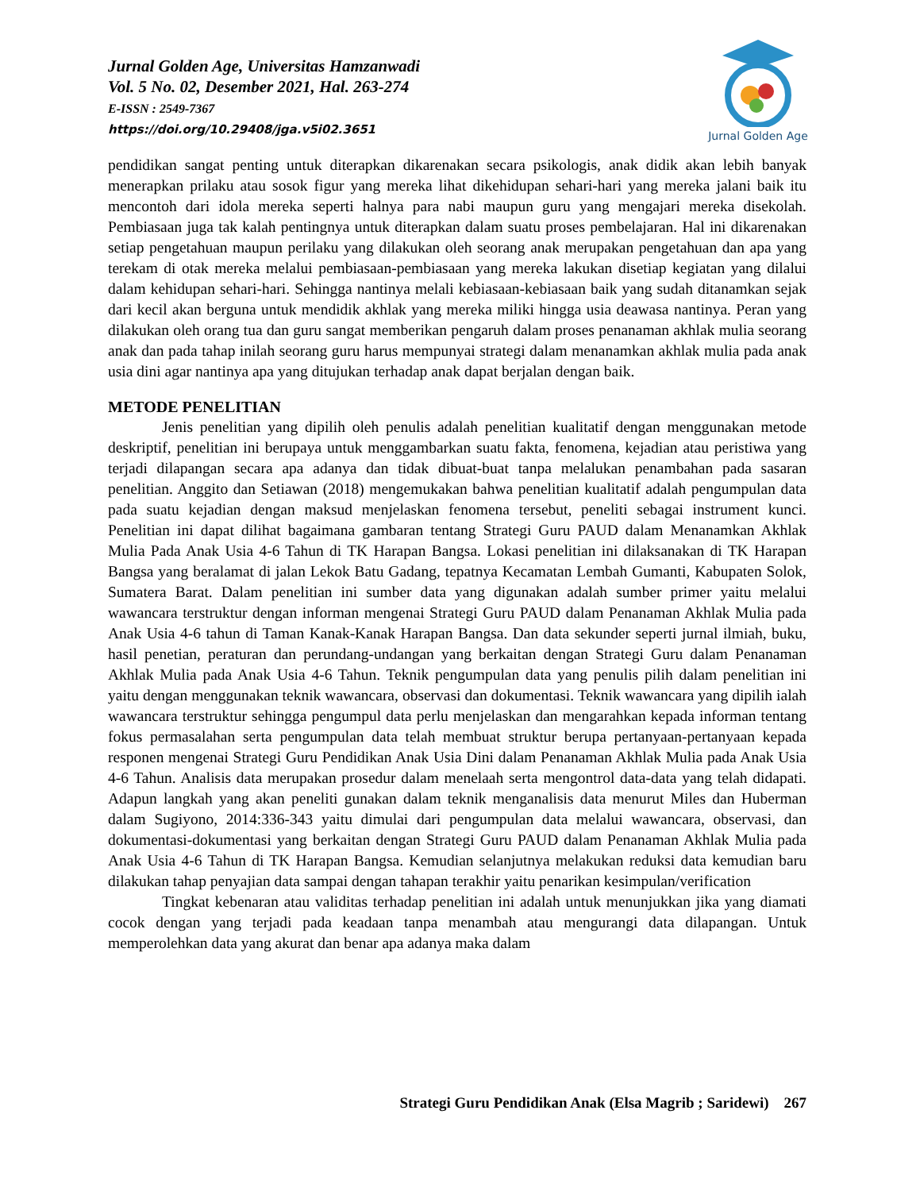Jurnal Golden Age, Universitas Hamzanwadi
Vol. 5 No. 02, Desember 2021, Hal. 263-274
E-ISSN : 2549-7367
https://doi.org/10.29408/jga.v5i02.3651
Jurnal Golden Age
pendidikan sangat penting untuk diterapkan dikarenakan secara psikologis, anak didik akan lebih banyak menerapkan prilaku atau sosok figur yang mereka lihat dikehidupan sehari-hari yang mereka jalani baik itu mencontoh dari idola mereka seperti halnya para nabi maupun guru yang mengajari mereka disekolah. Pembiasaan juga tak kalah pentingnya untuk diterapkan dalam suatu proses pembelajaran. Hal ini dikarenakan setiap pengetahuan maupun perilaku yang dilakukan oleh seorang anak merupakan pengetahuan dan apa yang terekam di otak mereka melalui pembiasaan-pembiasaan yang mereka lakukan disetiap kegiatan yang dilalui dalam kehidupan sehari-hari. Sehingga nantinya melali kebiasaan-kebiasaan baik yang sudah ditanamkan sejak dari kecil akan berguna untuk mendidik akhlak yang mereka miliki hingga usia deawasa nantinya. Peran yang dilakukan oleh orang tua dan guru sangat memberikan pengaruh dalam proses penanaman akhlak mulia seorang anak dan pada tahap inilah seorang guru harus mempunyai strategi dalam menanamkan akhlak mulia pada anak usia dini agar nantinya apa yang ditujukan terhadap anak dapat berjalan dengan baik.
METODE PENELITIAN
Jenis penelitian yang dipilih oleh penulis adalah penelitian kualitatif dengan menggunakan metode deskriptif, penelitian ini berupaya untuk menggambarkan suatu fakta, fenomena, kejadian atau peristiwa yang terjadi dilapangan secara apa adanya dan tidak dibuat-buat tanpa melalukan penambahan pada sasaran penelitian. Anggito dan Setiawan (2018) mengemukakan bahwa penelitian kualitatif adalah pengumpulan data pada suatu kejadian dengan maksud menjelaskan fenomena tersebut, peneliti sebagai instrument kunci. Penelitian ini dapat dilihat bagaimana gambaran tentang Strategi Guru PAUD dalam Menanamkan Akhlak Mulia Pada Anak Usia 4-6 Tahun di TK Harapan Bangsa. Lokasi penelitian ini dilaksanakan di TK Harapan Bangsa yang beralamat di jalan Lekok Batu Gadang, tepatnya Kecamatan Lembah Gumanti, Kabupaten Solok, Sumatera Barat. Dalam penelitian ini sumber data yang digunakan adalah sumber primer yaitu melalui wawancara terstruktur dengan informan mengenai Strategi Guru PAUD dalam Penanaman Akhlak Mulia pada Anak Usia 4-6 tahun di Taman Kanak-Kanak Harapan Bangsa. Dan data sekunder seperti jurnal ilmiah, buku, hasil penetian, peraturan dan perundang-undangan yang berkaitan dengan Strategi Guru dalam Penanaman Akhlak Mulia pada Anak Usia 4-6 Tahun. Teknik pengumpulan data yang penulis pilih dalam penelitian ini yaitu dengan menggunakan teknik wawancara, observasi dan dokumentasi. Teknik wawancara yang dipilih ialah wawancara terstruktur sehingga pengumpul data perlu menjelaskan dan mengarahkan kepada informan tentang fokus permasalahan serta pengumpulan data telah membuat struktur berupa pertanyaan-pertanyaan kepada responen mengenai Strategi Guru Pendidikan Anak Usia Dini dalam Penanaman Akhlak Mulia pada Anak Usia 4-6 Tahun. Analisis data merupakan prosedur dalam menelaah serta mengontrol data-data yang telah didapati. Adapun langkah yang akan peneliti gunakan dalam teknik menganalisis data menurut Miles dan Huberman dalam Sugiyono, 2014:336-343 yaitu dimulai dari pengumpulan data melalui wawancara, observasi, dan dokumentasi-dokumentasi yang berkaitan dengan Strategi Guru PAUD dalam Penanaman Akhlak Mulia pada Anak Usia 4-6 Tahun di TK Harapan Bangsa. Kemudian selanjutnya melakukan reduksi data kemudian baru dilakukan tahap penyajian data sampai dengan tahapan terakhir yaitu penarikan kesimpulan/verification
Tingkat kebenaran atau validitas terhadap penelitian ini adalah untuk menunjukkan jika yang diamati cocok dengan yang terjadi pada keadaan tanpa menambah atau mengurangi data dilapangan. Untuk memperolehkan data yang akurat dan benar apa adanya maka dalam
Strategi Guru Pendidikan Anak (Elsa Magrib ; Saridewi) 267